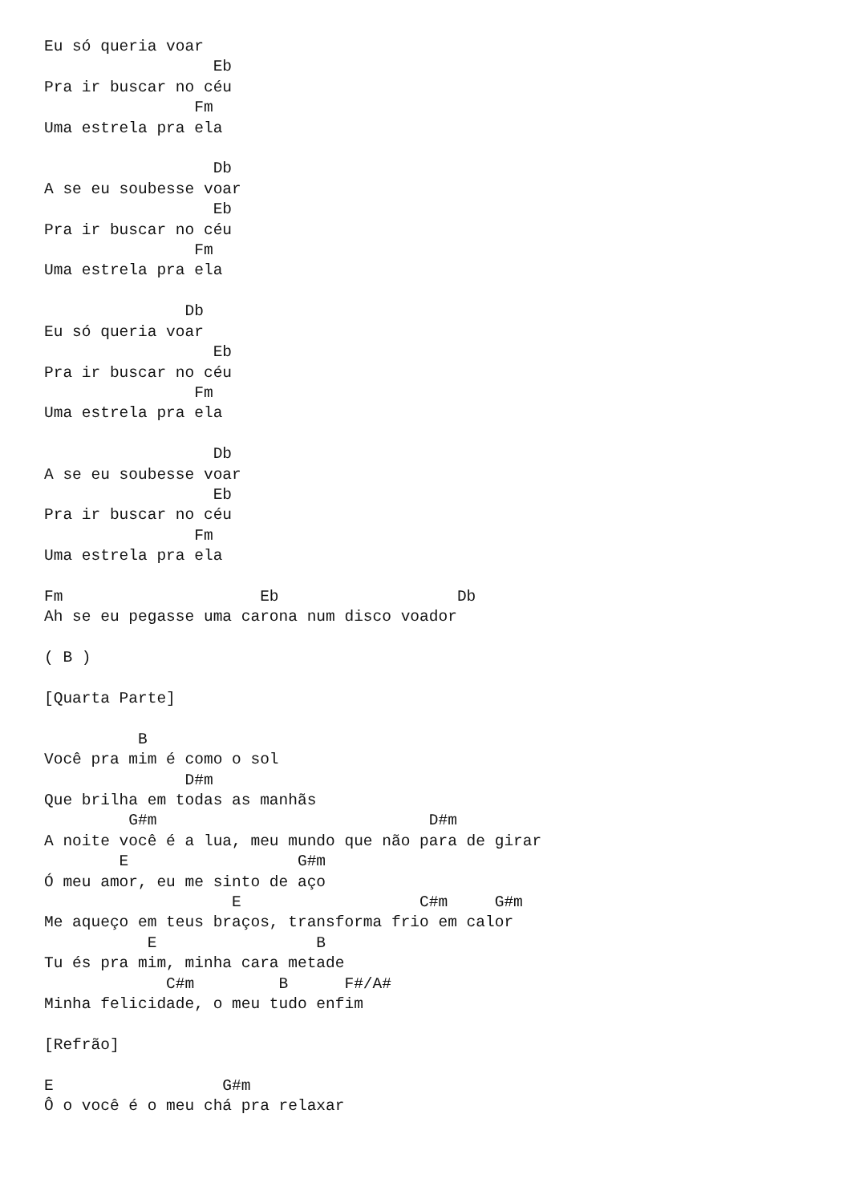Eu só queria voar
                  Eb
Pra ir buscar no céu
                Fm
Uma estrela pra ela

                  Db
A se eu soubesse voar
                  Eb
Pra ir buscar no céu
                Fm
Uma estrela pra ela

               Db
Eu só queria voar
                  Eb
Pra ir buscar no céu
                Fm
Uma estrela pra ela

                  Db
A se eu soubesse voar
                  Eb
Pra ir buscar no céu
                Fm
Uma estrela pra ela

Fm                     Eb                   Db
Ah se eu pegasse uma carona num disco voador

( B )

[Quarta Parte]

          B
Você pra mim é como o sol
               D#m
Que brilha em todas as manhãs
         G#m                             D#m
A noite você é a lua, meu mundo que não para de girar
        E                  G#m
Ó meu amor, eu me sinto de aço
                    E                   C#m     G#m
Me aqueço em teus braços, transforma frio em calor
           E                 B
Tu és pra mim, minha cara metade
             C#m         B      F#/A#
Minha felicidade, o meu tudo enfim

[Refrão]

E                  G#m
Ô o você é o meu chá pra relaxar